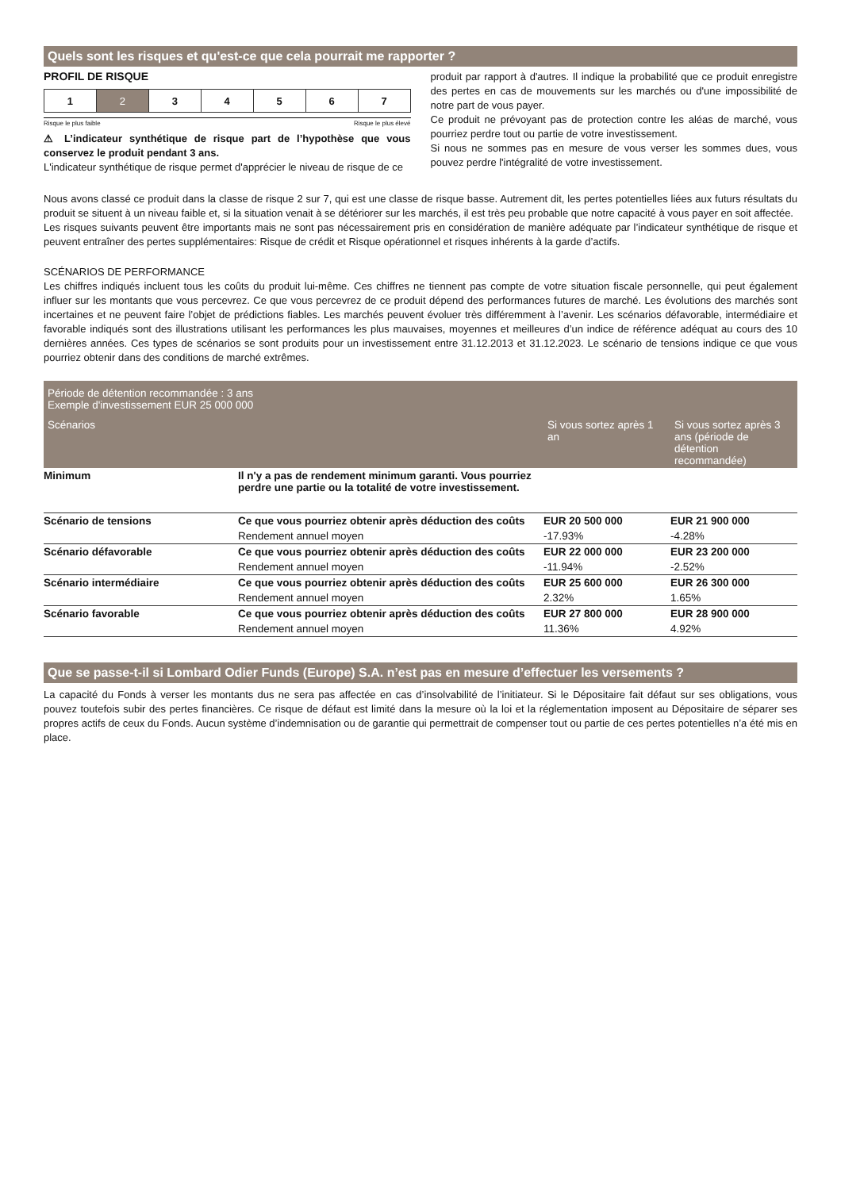Quels sont les risques et qu'est-ce que cela pourrait me rapporter ?
PROFIL DE RISQUE
| 1 | 2 | 3 | 4 | 5 | 6 | 7 |
Risque le plus faible Risque le plus élevé
⚠ L’indicateur synthétique de risque part de l’hypothèse que vous conservez le produit pendant 3 ans.
L'indicateur synthétique de risque permet d'apprécier le niveau de risque de ce
produit par rapport à d'autres. Il indique la probabilité que ce produit enregistre des pertes en cas de mouvements sur les marchés ou d'une impossibilité de notre part de vous payer.
Ce produit ne prévoyant pas de protection contre les aléas de marché, vous pourriez perdre tout ou partie de votre investissement.
Si nous ne sommes pas en mesure de vous verser les sommes dues, vous pouvez perdre l'intégralité de votre investissement.
Nous avons classé ce produit dans la classe de risque 2 sur 7, qui est une classe de risque basse. Autrement dit, les pertes potentielles liées aux futurs résultats du produit se situent à un niveau faible et, si la situation venait à se détériorer sur les marchés, il est très peu probable que notre capacité à vous payer en soit affectée.
Les risques suivants peuvent être importants mais ne sont pas nécessairement pris en considération de manière adéquate par l’indicateur synthétique de risque et peuvent entraîner des pertes supplémentaires: Risque de crédit et Risque opérationnel et risques inhérents à la garde d’actifs.
SCÉNARIOS DE PERFORMANCE
Les chiffres indiqués incluent tous les coûts du produit lui-même. Ces chiffres ne tiennent pas compte de votre situation fiscale personnelle, qui peut également influer sur les montants que vous percevrez. Ce que vous percevrez de ce produit dépend des performances futures de marché. Les évolutions des marchés sont incertaines et ne peuvent faire l’objet de prédictions fiables. Les marchés peuvent évoluer très différemment à l’avenir. Les scénarios défavorable, intermédiaire et favorable indiqués sont des illustrations utilisant les performances les plus mauvaises, moyennes et meilleures d’un indice de référence adéquat au cours des 10 dernières années. Ces types de scénarios se sont produits pour un investissement entre 31.12.2013 et 31.12.2023. Le scénario de tensions indique ce que vous pourriez obtenir dans des conditions de marché extrêmes.
| Période de détention recommandée : 3 ans Exemple d'investissement EUR 25 000 000 | | | |
| --- | --- | --- | --- |
| Scénarios | | Si vous sortez après 1 an | Si vous sortez après 3 ans (période de détention recommandée) |
| Minimum | Il n'y a pas de rendement minimum garanti. Vous pourriez perdre une partie ou la totalité de votre investissement. | | |
| Scénario de tensions | Ce que vous pourriez obtenir après déduction des coûts | EUR 20 500 000 | EUR 21 900 000 |
| | Rendement annuel moyen | -17.93% | -4.28% |
| Scénario défavorable | Ce que vous pourriez obtenir après déduction des coûts | EUR 22 000 000 | EUR 23 200 000 |
| | Rendement annuel moyen | -11.94% | -2.52% |
| Scénario intermédiaire | Ce que vous pourriez obtenir après déduction des coûts | EUR 25 600 000 | EUR 26 300 000 |
| | Rendement annuel moyen | 2.32% | 1.65% |
| Scénario favorable | Ce que vous pourriez obtenir après déduction des coûts | EUR 27 800 000 | EUR 28 900 000 |
| | Rendement annuel moyen | 11.36% | 4.92% |
Que se passe-t-il si Lombard Odier Funds (Europe) S.A. n’est pas en mesure d’effectuer les versements ?
La capacité du Fonds à verser les montants dus ne sera pas affectée en cas d’insolvabilité de l’initiateur. Si le Dépositaire fait défaut sur ses obligations, vous pouvez toutefois subir des pertes financières. Ce risque de défaut est limité dans la mesure où la loi et la réglementation imposent au Dépositaire de séparer ses propres actifs de ceux du Fonds. Aucun système d’indemnisation ou de garantie qui permettrait de compenser tout ou partie de ces pertes potentielles n’a été mis en place.